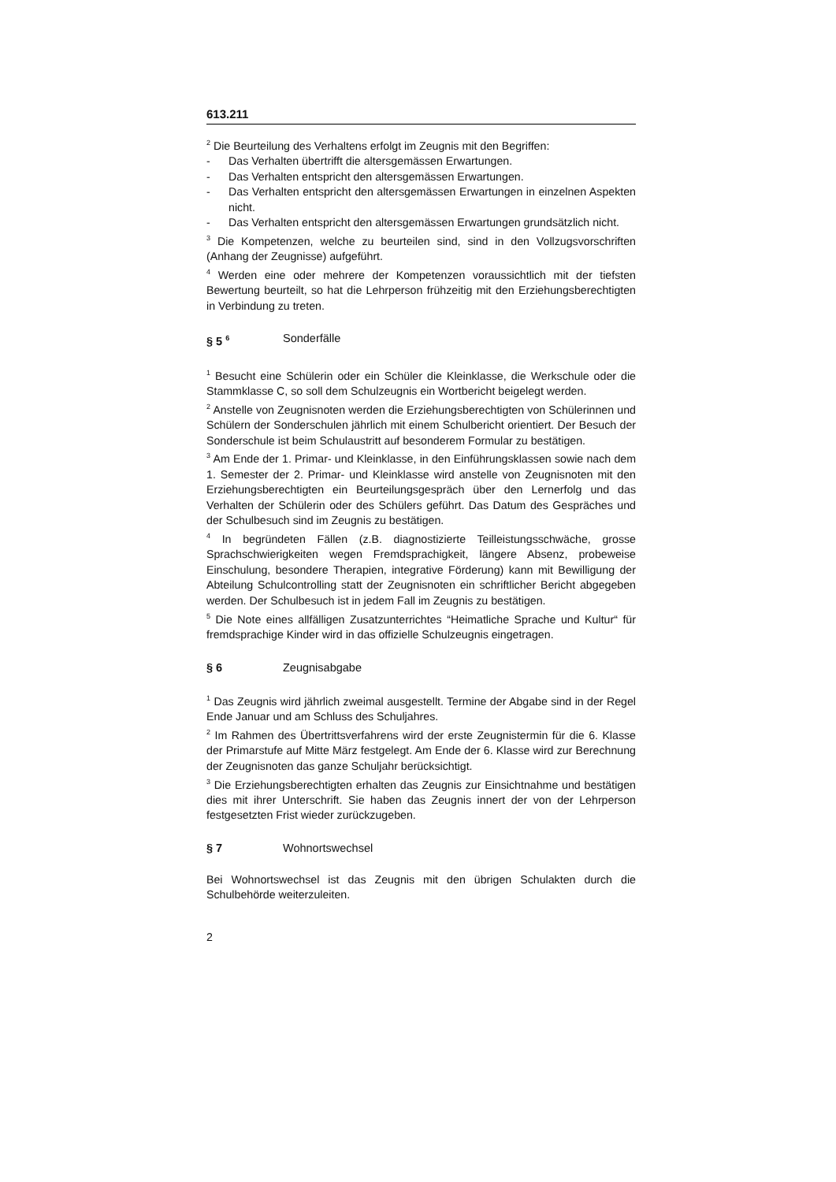613.211
<sup>2</sup> Die Beurteilung des Verhaltens erfolgt im Zeugnis mit den Begriffen:
- Das Verhalten übertrifft die altersgemässen Erwartungen.
- Das Verhalten entspricht den altersgemässen Erwartungen.
- Das Verhalten entspricht den altersgemässen Erwartungen in einzelnen Aspekten nicht.
- Das Verhalten entspricht den altersgemässen Erwartungen grundsätzlich nicht.
<sup>3</sup> Die Kompetenzen, welche zu beurteilen sind, sind in den Vollzugsvorschriften (Anhang der Zeugnisse) aufgeführt.
<sup>4</sup> Werden eine oder mehrere der Kompetenzen voraussichtlich mit der tiefsten Bewertung beurteilt, so hat die Lehrperson frühzeitig mit den Erziehungsberechtigten in Verbindung zu treten.
§ 5 <sup>6</sup> Sonderfälle
<sup>1</sup> Besucht eine Schülerin oder ein Schüler die Kleinklasse, die Werkschule oder die Stammklasse C, so soll dem Schulzeugnis ein Wortbericht beigelegt werden.
<sup>2</sup> Anstelle von Zeugnisnoten werden die Erziehungsberechtigten von Schülerinnen und Schülern der Sonderschulen jährlich mit einem Schulbericht orientiert. Der Besuch der Sonderschule ist beim Schulaustritt auf besonderem Formular zu bestätigen.
<sup>3</sup> Am Ende der 1. Primar- und Kleinklasse, in den Einführungsklassen sowie nach dem 1. Semester der 2. Primar- und Kleinklasse wird anstelle von Zeugnisnoten mit den Erziehungsberechtigten ein Beurteilungsgespräch über den Lernerfolg und das Verhalten der Schülerin oder des Schülers geführt. Das Datum des Gespräches und der Schulbesuch sind im Zeugnis zu bestätigen.
<sup>4</sup> In begründeten Fällen (z.B. diagnostizierte Teilleistungsschwäche, grosse Sprachschwierigkeiten wegen Fremdsprachigkeit, längere Absenz, probeweise Einschulung, besondere Therapien, integrative Förderung) kann mit Bewilligung der Abteilung Schulcontrolling statt der Zeugnisnoten ein schriftlicher Bericht abgegeben werden. Der Schulbesuch ist in jedem Fall im Zeugnis zu bestätigen.
<sup>5</sup> Die Note eines allfälligen Zusatzunterrichtes “Heimatliche Sprache und Kultur“ für fremdsprachige Kinder wird in das offizielle Schulzeugnis eingetragen.
§ 6 Zeugnisabgabe
<sup>1</sup> Das Zeugnis wird jährlich zweimal ausgestellt. Termine der Abgabe sind in der Regel Ende Januar und am Schluss des Schuljahres.
<sup>2</sup> Im Rahmen des Übertrittsverfahrens wird der erste Zeugnistermin für die 6. Klasse der Primarstufe auf Mitte März festgelegt. Am Ende der 6. Klasse wird zur Berechnung der Zeugnisnoten das ganze Schuljahr berücksichtigt.
<sup>3</sup> Die Erziehungsberechtigten erhalten das Zeugnis zur Einsichtnahme und bestätigen dies mit ihrer Unterschrift. Sie haben das Zeugnis innert der von der Lehrperson festgesetzten Frist wieder zurückzugeben.
§ 7 Wohnortswechsel
Bei Wohnortswechsel ist das Zeugnis mit den übrigen Schulakten durch die Schulbehörde weiterzuleiten.
2